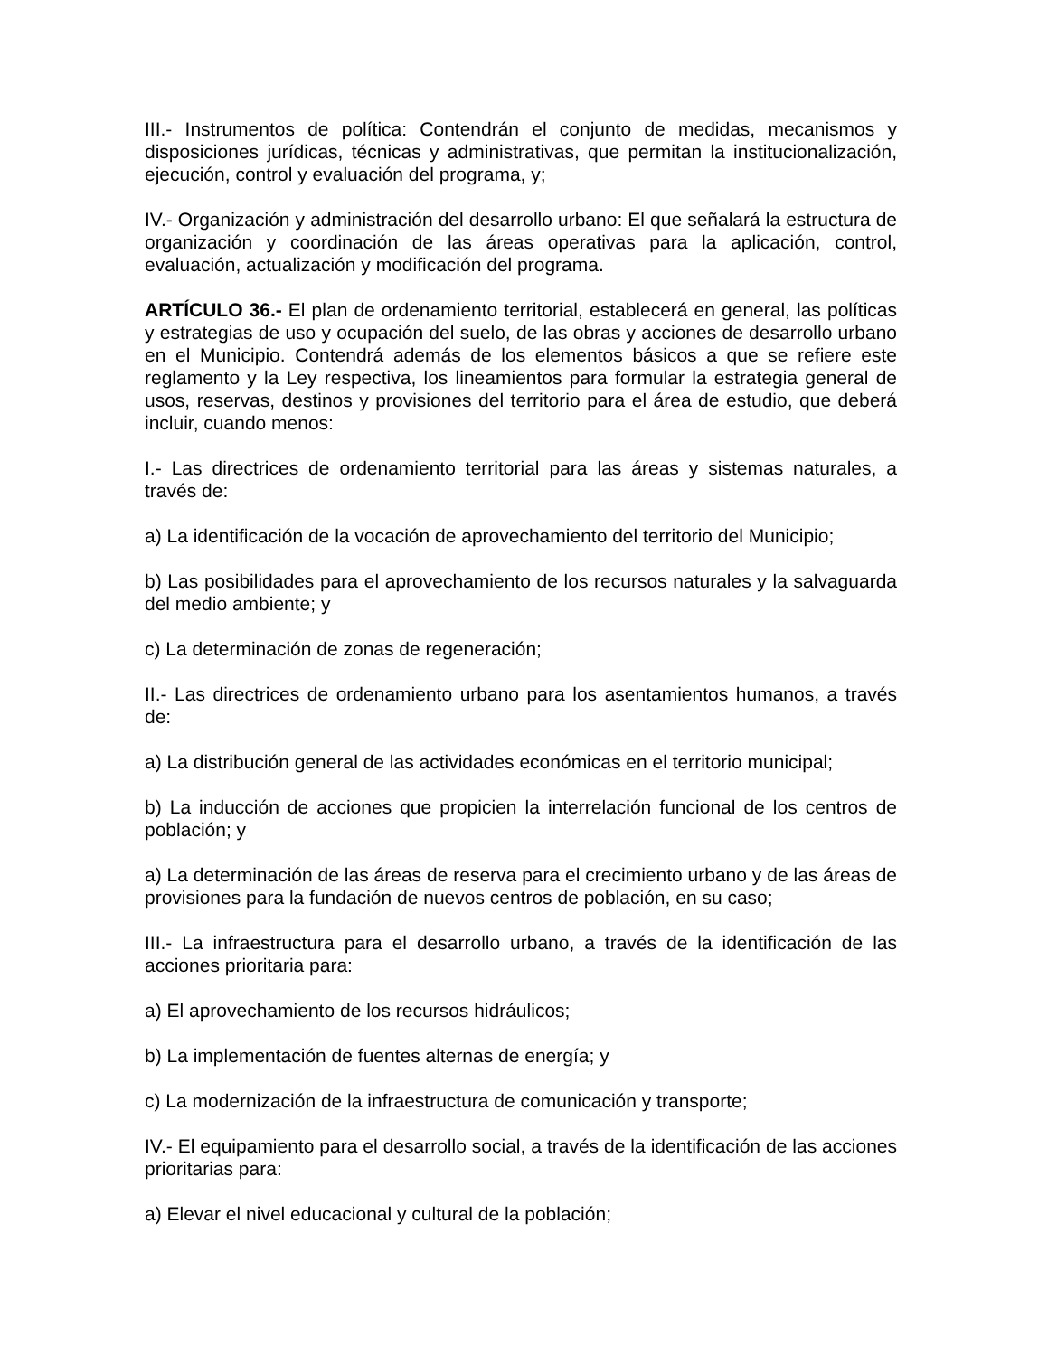III.- Instrumentos de política: Contendrán el conjunto de medidas, mecanismos y disposiciones jurídicas, técnicas y administrativas, que permitan la institucionalización, ejecución, control y evaluación del programa, y;
IV.- Organización y administración del desarrollo urbano: El que señalará la estructura de organización y coordinación de las áreas operativas para la aplicación, control, evaluación, actualización y modificación del programa.
ARTÍCULO 36.- El plan de ordenamiento territorial, establecerá en general, las políticas y estrategias de uso y ocupación del suelo, de las obras y acciones de desarrollo urbano en el Municipio. Contendrá además de los elementos básicos a que se refiere este reglamento y la Ley respectiva, los lineamientos para formular la estrategia general de usos, reservas, destinos y provisiones del territorio para el área de estudio, que deberá incluir, cuando menos:
I.- Las directrices de ordenamiento territorial para las áreas y sistemas naturales, a través de:
a) La identificación de la vocación de aprovechamiento del territorio del Municipio;
b) Las posibilidades para el aprovechamiento de los recursos naturales y la salvaguarda del medio ambiente; y
c) La determinación de zonas de regeneración;
II.- Las directrices de ordenamiento urbano para los asentamientos humanos, a través de:
a) La distribución general de las actividades económicas en el territorio municipal;
b) La inducción de acciones que propicien la interrelación funcional de los centros de población; y
a) La determinación de las áreas de reserva para el crecimiento urbano y de las áreas de provisiones para la fundación de nuevos centros de población, en su caso;
III.- La infraestructura para el desarrollo urbano, a través de la identificación de las acciones prioritaria para:
a) El aprovechamiento de los recursos hidráulicos;
b) La implementación de fuentes alternas de energía; y
c) La modernización de la infraestructura de comunicación y transporte;
IV.- El equipamiento para el desarrollo social, a través de la identificación de las acciones prioritarias para:
a) Elevar el nivel educacional y cultural de la población;